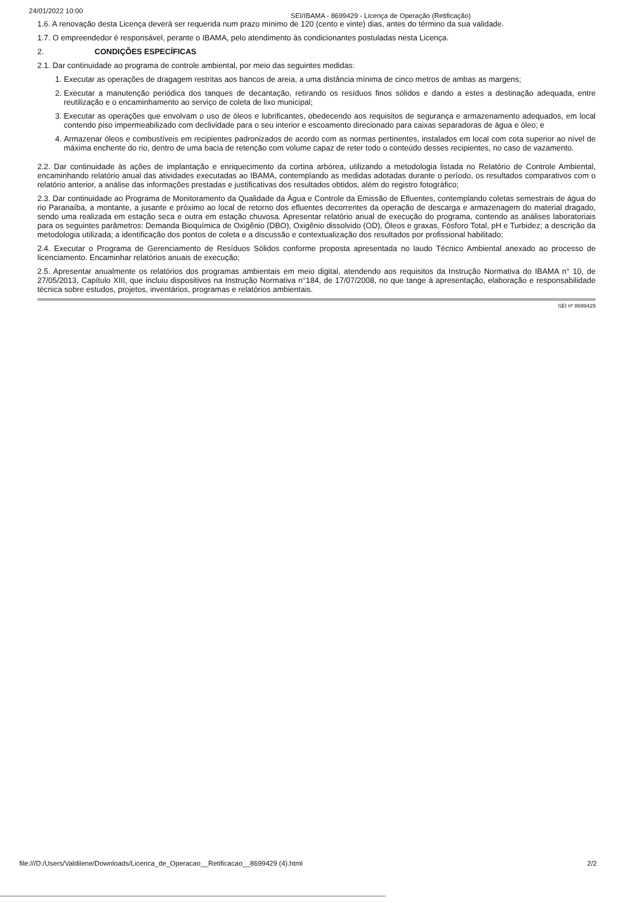24/01/2022 10:00 SEI/IBAMA - 8699429 - Licença de Operação (Retificação)
1.6. A renovação desta Licença deverá ser requerida num prazo mínimo de 120 (cento e vinte) dias, antes do término da sua validade.
1.7. O empreendedor é responsável, perante o IBAMA, pelo atendimento às condicionantes postuladas nesta Licença.
2. CONDIÇÕES ESPECÍFICAS
2.1. Dar continuidade ao programa de controle ambiental, por meio das seguintes medidas:
1. Executar as operações de dragagem restritas aos bancos de areia, a uma distância mínima de cinco metros de ambas as margens;
2. Executar a manutenção periódica dos tanques de decantação, retirando os resíduos finos sólidos e dando a estes a destinação adequada, entre reutilização e o encaminhamento ao serviço de coleta de lixo municipal;
3. Executar as operações que envolvam o uso de óleos e lubrificantes, obedecendo aos requisitos de segurança e armazenamento adequados, em local contendo piso impermeabilizado com declividade para o seu interior e escoamento direcionado para caixas separadoras de água e óleo; e
4. Armazenar óleos e combustíveis em recipientes padronizados de acordo com as normas pertinentes, instalados em local com cota superior ao nível de máxima enchente do rio, dentro de uma bacia de retenção com volume capaz de reter todo o conteúdo desses recipientes, no caso de vazamento.
2.2. Dar continuidade às ações de implantação e enriquecimento da cortina arbórea, utilizando a metodologia listada no Relatório de Controle Ambiental, encaminhando relatório anual das atividades executadas ao IBAMA, contemplando as medidas adotadas durante o período, os resultados comparativos com o relatório anterior, a análise das informações prestadas e justificativas dos resultados obtidos, além do registro fotográfico;
2.3. Dar continuidade ao Programa de Monitoramento da Qualidade da Água e Controle da Emissão de Efluentes, contemplando coletas semestrais de água do rio Paranaíba, a montante, a jusante e próximo ao local de retorno dos efluentes decorrentes da operação de descarga e armazenagem do material dragado, sendo uma realizada em estação seca e outra em estação chuvosa. Apresentar relatório anual de execução do programa, contendo as análises laboratoriais para os seguintes parâmetros: Demanda Bioquímica de Oxigênio (DBO), Oxigênio dissolvido (OD), Óleos e graxas, Fósforo Total, pH e Turbidez; a descrição da metodologia utilizada; a identificação dos pontos de coleta e a discussão e contextualização dos resultados por profissional habilitado;
2.4. Executar o Programa de Gerenciamento de Resíduos Sólidos conforme proposta apresentada no laudo Técnico Ambiental anexado ao processo de licenciamento. Encaminhar relatórios anuais de execução;
2.5. Apresentar anualmente os relatórios dos programas ambientais em meio digital, atendendo aos requisitos da Instrução Normativa do IBAMA n° 10, de 27/05/2013, Capítulo XIII, que incluiu dispositivos na Instrução Normativa n°184, de 17/07/2008, no que tange à apresentação, elaboração e responsabilidade técnica sobre estudos, projetos, inventários, programas e relatórios ambientais.
SEI nº 8699429
file:///D:/Users/Valdilene/Downloads/Licenca_de_Operacao__Retificacao__8699429 (4).html 2/2